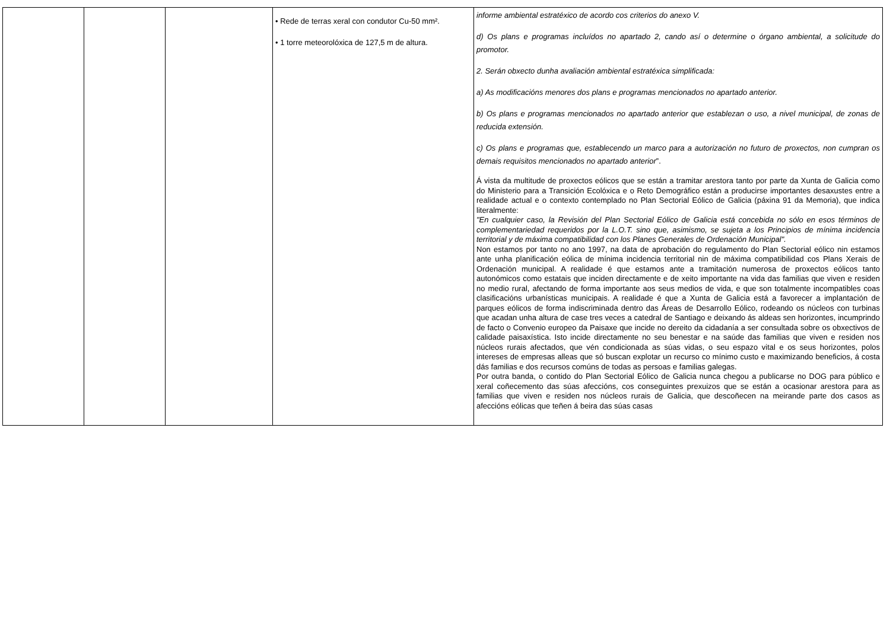| | | | • Rede de terras xeral con condutor Cu-50 mm². • 1 torre meteorolóxica de 127,5 m de altura. | informe ambiental estratéxico de acordo cos criterios do anexo V. d) Os plans e programas incluídos no apartado 2, cando así o determine o órgano ambiental, a solicitude do promotor. 2. Serán obxecto dunha avaliación ambiental estratéxica simplificada: a) As modificacións menores dos plans e programas mencionados no apartado anterior. b) Os plans e programas mencionados no apartado anterior que establezan o uso, a nivel municipal, de zonas de reducida extensión. c) Os plans e programas que, establecendo un marco para a autorización no futuro de proxectos, non cumpran os demais requisitos mencionados no apartado anterior ”. Á vista da multitude de proxectos eólicos que se están a tramitar arestora tanto por parte da Xunta de Galicia como do Ministerio para a Transición Ecolóxica e o Reto Demográfico están a producirse importantes desaxustes entre a realidade actual e o contexto contemplado no Plan Sectorial Eólico de Galicia (páxina 91 da Memoria), que indica literalmente: "En cualquier caso, la Revisión del Plan Sectorial Eólico de Galicia está concebida no sólo en esos términos de complementariedad requeridos por la L.O.T. sino que, asimismo, se sujeta a los Principios de mínima incidencia territorial y de máxima compatibilidad con los Planes Generales de Ordenación Municipal". Non estamos por tanto no ano 1997, na data de aprobación do regulamento do Plan Sectorial eólico nin estamos ante unha planificación eólica de mínima incidencia territorial nin de máxima compatibilidad cos Plans Xerais de Ordenación municipal. A realidade é que estamos ante a tramitación numerosa de proxectos eólicos tanto autonómicos como estatais que inciden directamente e de xeito importante na vida das familias que viven e residen no medio rural, afectando de forma importante aos seus medios de vida, e que son totalmente incompatibles coas clasificacións urbanísticas municipais. A realidade é que a Xunta de Galicia está a favorecer a implantación de parques eólicos de forma indiscriminada dentro das Áreas de Desarrollo Eólico, rodeando os núcleos con turbinas que acadan unha altura de case tres veces a catedral de Santiago e deixando ás aldeas sen horizontes, incumprindo de facto o Convenio europeo da Paisaxe que incide no dereito da cidadanía a ser consultada sobre os obxectivos de calidade paisaxística. Isto incide directamente no seu benestar e na saúde das familias que viven e residen nos núcleos rurais afectados, que vén condicionada as súas vidas, o seu espazo vital e os seus horizontes, polos intereses de empresas alleas que só buscan explotar un recurso co mínimo custo e maximizando beneficios, á costa dás familias e dos recursos comúns de todas as persoas e familias galegas. Por outra banda, o contido do Plan Sectorial Eólico de Galicia nunca chegou a publicarse no DOG para público e xeral coñecemento das súas afeccións, cos conseguintes prexuizos que se están a ocasionar arestora para as familias que viven e residen nos núcleos rurais de Galicia, que descoñecen na meirande parte dos casos as afeccións eólicas que teñen á beira das súas casas |